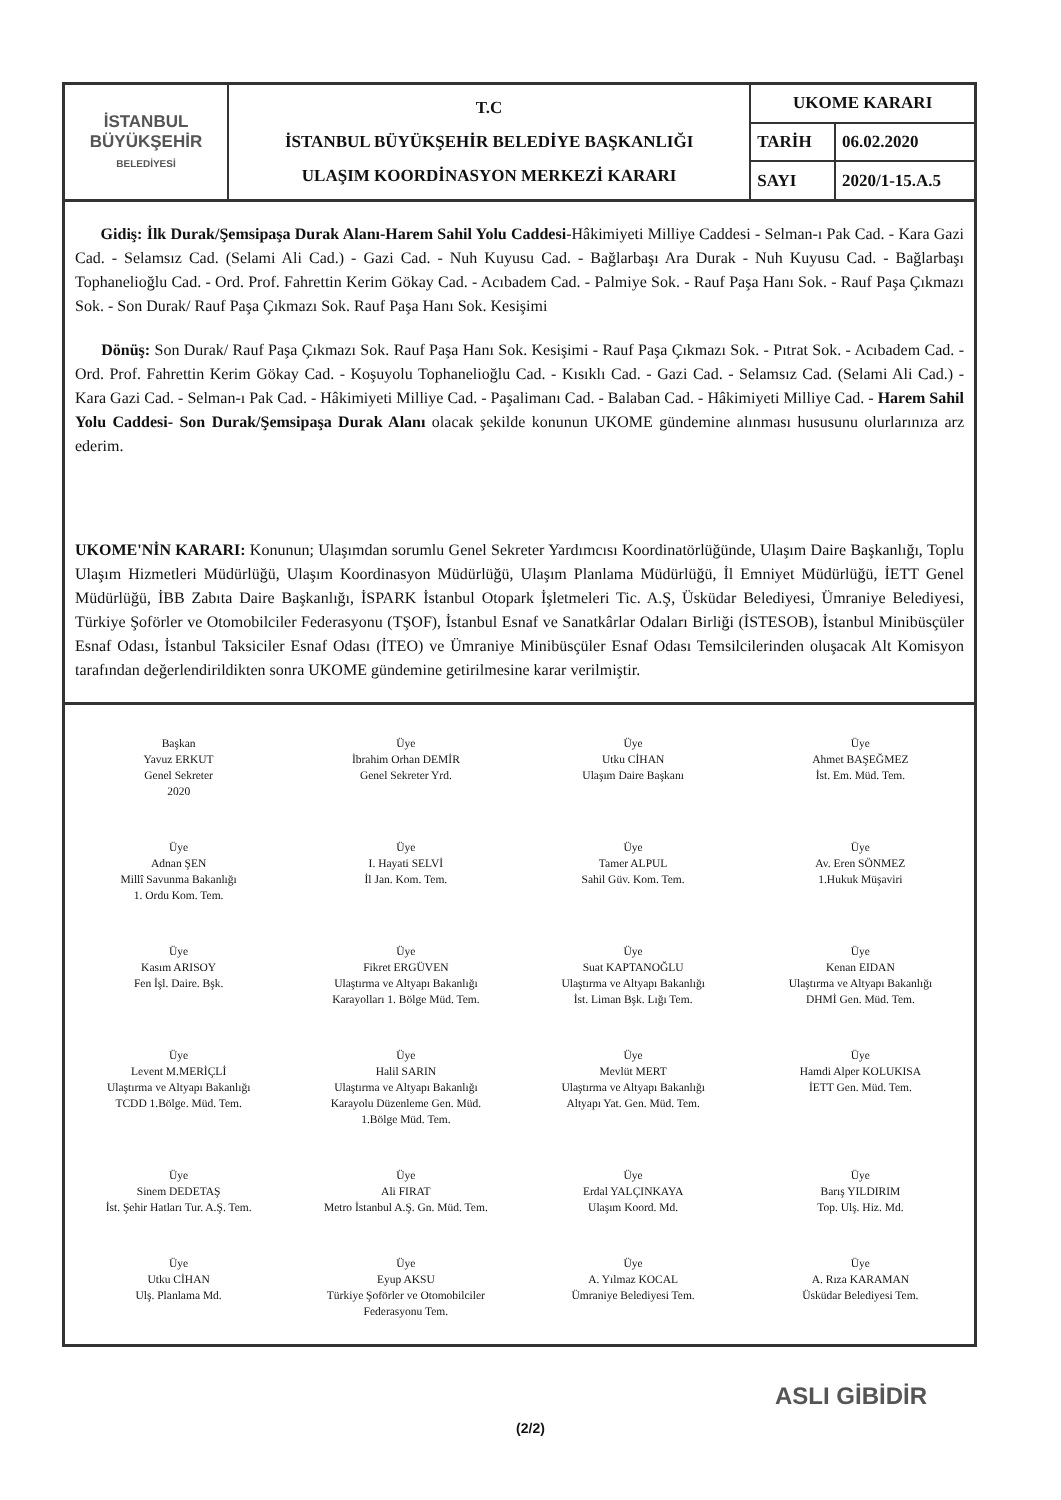| İSTANBUL BÜYÜKŞEHİR BELEDİYESİ | T.C İSTANBUL BÜYÜKŞEHİR BELEDİYE BAŞKANLIĞI ULAŞIM KOORDİNASYON MERKEZİ KARARI | UKOME KARARI | |
| | | TARİH | 06.02.2020 |
| | | SAYI | 2020/1-15.A.5 |
Gidiş: İlk Durak/Şemsipaşa Durak Alanı-Harem Sahil Yolu Caddesi-Hâkimiyeti Milliye Caddesi - Selman-ı Pak Cad. - Kara Gazi Cad. - Selamsız Cad. (Selami Ali Cad.) - Gazi Cad. - Nuh Kuyusu Cad. - Bağlarbaşı Ara Durak - Nuh Kuyusu Cad. - Bağlarbaşı Tophanelioğlu Cad. - Ord. Prof. Fahrettin Kerim Gökay Cad. - Acıbadem Cad. - Palmiye Sok. - Rauf Paşa Hanı Sok. - Rauf Paşa Çıkmazı Sok. - Son Durak/ Rauf Paşa Çıkmazı Sok. Rauf Paşa Hanı Sok. Kesişimi
Dönüş: Son Durak/ Rauf Paşa Çıkmazı Sok. Rauf Paşa Hanı Sok. Kesişimi - Rauf Paşa Çıkmazı Sok. - Pıtrat Sok. - Acıbadem Cad. - Ord. Prof. Fahrettin Kerim Gökay Cad. - Koşuyolu Tophanelioğlu Cad. - Kısıklı Cad. - Gazi Cad. - Selamsız Cad. (Selami Ali Cad.) - Kara Gazi Cad. - Selman-ı Pak Cad. - Hâkimiyeti Milliye Cad. - Paşalimanı Cad. - Balaban Cad. - Hâkimiyeti Milliye Cad. - Harem Sahil Yolu Caddesi- Son Durak/Şemsipaşa Durak Alanı olacak şekilde konunun UKOME gündemine alınması hususunu olurlarınıza arz ederim.
UKOME'NİN KARARI: Konunun; Ulaşımdan sorumlu Genel Sekreter Yardımcısı Koordinatörlüğünde, Ulaşım Daire Başkanlığı, Toplu Ulaşım Hizmetleri Müdürlüğü, Ulaşım Koordinasyon Müdürlüğü, Ulaşım Planlama Müdürlüğü, İl Emniyet Müdürlüğü, İETT Genel Müdürlüğü, İBB Zabıta Daire Başkanlığı, İSPARK İstanbul Otopark İşletmeleri Tic. A.Ş, Üsküdar Belediyesi, Ümraniye Belediyesi, Türkiye Şoförler ve Otomobilciler Federasyonu (TŞOF), İstanbul Esnaf ve Sanatkârlar Odaları Birliği (İSTESOB), İstanbul Minibüsçüler Esnaf Odası, İstanbul Taksiciler Esnaf Odası (İTEO) ve Ümraniye Minibüsçüler Esnaf Odası Temsilcilerinden oluşacak Alt Komisyon tarafından değerlendirildikten sonra UKOME gündemine getirilmesine karar verilmiştir.
Başkan
Yavuz ERKUT
Genel Sekreter
2020
Üye
İbrahim Orhan DEMİR
Genel Sekreter Yrd.
Üye
Utku CİHAN
Ulaşım Daire Başkanı
Üye
Ahmet BAŞEĞMEZ
İst. Em. Müd. Tem.
Üye
Adnan ŞEN
Millî Savunma Bakanlığı
1. Ordu Kom. Tem.
Üye
I. Hayati SELVİ
İl Jan. Kom. Tem.
Üye
Tamer ALPUL
Sahil Güv. Kom. Tem.
Üye
Av. Eren SÖNMEZ
1.Hukuk Müşaviri
Üye
Kasım ARISOY
Fen İşl. Daire. Bşk.
Üye
Fikret ERGÜVEN
Ulaştırma ve Altyapı Bakanlığı
Karayolları 1. Bölge Müd. Tem.
Üye
Suat KAPTANOĞLU
Ulaştırma ve Altyapı Bakanlığı
İst. Liman Bşk. Lığı Tem.
Üye
Kenan EIDAN
Ulaştırma ve Altyapı Bakanlığı
DHMİ Gen. Müd. Tem.
Üye
Levent M.MERİÇLİ
Ulaştırma ve Altyapı Bakanlığı
TCDD 1.Bölge. Müd. Tem.
Üye
Halil SARIN
Ulaştırma ve Altyapı Bakanlığı
Karayolu Düzenleme Gen. Müd.
1.Bölge Müd. Tem.
Üye
Mevlüt MERT
Ulaştırma ve Altyapı Bakanlığı
Altyapı Yat. Gen. Müd. Tem.
Üye
Hamdi Alper KOLUKISA
İETT Gen. Müd. Tem.
Üye
Sinem DEDETAŞ
İst. Şehir Hatları Tur. A.Ş. Tem.
Üye
Ali FIRAT
Metro İstanbul A.Ş. Gn. Müd. Tem.
Üye
Erdal YALÇINKAYA
Ulaşım Koord. Md.
Üye
Barış YILDIRIM
Top. Ulş. Hiz. Md.
Üye
Utku CİHAN
Ulş. Planlama Md.
Üye
Eyup AKSU
Türkiye Şoförler ve Otomobilciler
Federasyonu Tem.
Üye
A. Yılmaz KOCAL
Ümraniye Belediyesi Tem.
Üye
A. Rıza KARAMAN
Üsküdar Belediyesi Tem.
ASLI GİBİDİR
(2/2)